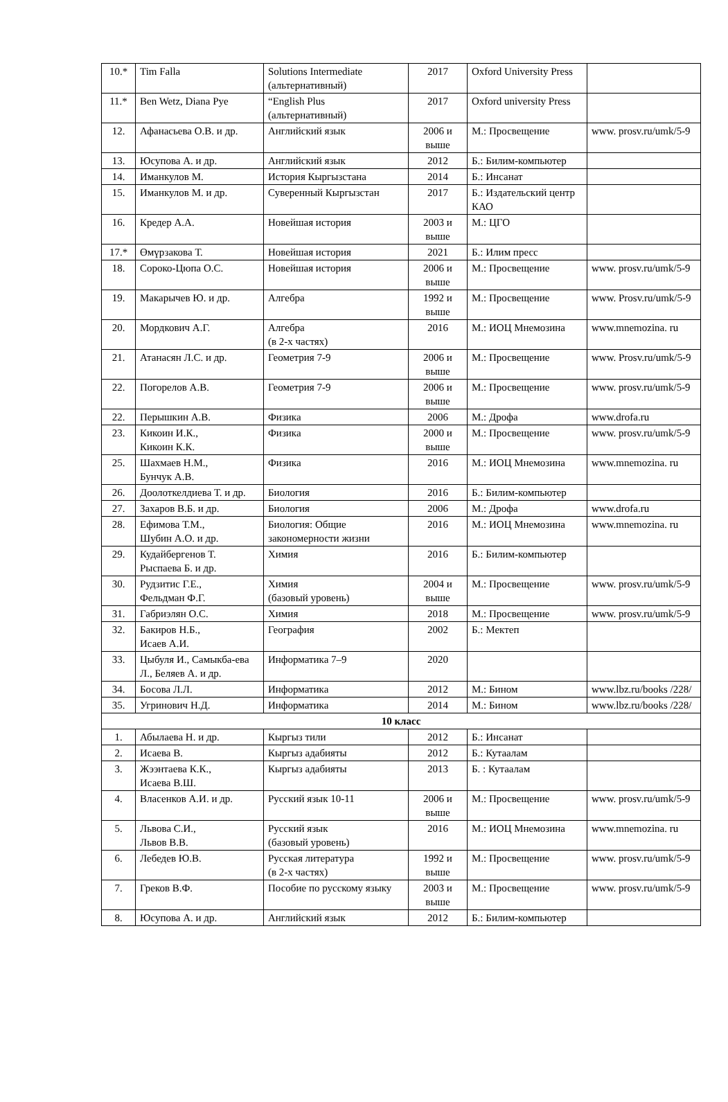| 10.* | Tim Falla | Solutions Intermediate (альтернативный) | 2017 | Oxford University Press | |
| 11.* | Ben Wetz, Diana Pye | “English Plus (альтернативный) | 2017 | Oxford university Press | |
| 12. | Афанасьева О.В. и др. | Английский язык | 2006 и выше | М.: Просвещение | www. prosv.ru/umk/5-9 |
| 13. | Юсупова А. и др. | Английский язык | 2012 | Б.: Билим-компьютер | |
| 14. | Иманкулов М. | История Кыргызстана | 2014 | Б.: Инсанат | |
| 15. | Иманкулов М. и др. | Суверенный Кыргызстан | 2017 | Б.: Издательский центр КАО | |
| 16. | Кредер А.А. | Новейшая история | 2003 и выше | М.: ЦГО | |
| 17.* | Өмүрзакова Т. | Новейшая история | 2021 | Б.: Илим пресс | |
| 18. | Сороко-Цюпа О.С. | Новейшая история | 2006 и выше | М.: Просвещение | www. prosv.ru/umk/5-9 |
| 19. | Макарычев Ю. и др. | Алгебра | 1992 и выше | М.: Просвещение | www. Prosv.ru/umk/5-9 |
| 20. | Мордкович А.Г. | Алгебра (в 2-х частях) | 2016 | М.: ИОЦ Мнемозина | www.mnemozina. ru |
| 21. | Атанасян Л.С. и др. | Геометрия 7-9 | 2006 и выше | М.: Просвещение | www. Prosv.ru/umk/5-9 |
| 22. | Погорелов А.В. | Геометрия 7-9 | 2006 и выше | М.: Просвещение | www. prosv.ru/umk/5-9 |
| 22. | Перышкин А.В. | Физика | 2006 | М.: Дрофа | www.drofa.ru |
| 23. | Кикоин И.К., Кикоин К.К. | Физика | 2000 и выше | М.: Просвещение | www. prosv.ru/umk/5-9 |
| 25. | Шахмаев Н.М., Бунчук А.В. | Физика | 2016 | М.: ИОЦ Мнемозина | www.mnemozina. ru |
| 26. | Доолоткелдиева Т. и др. | Биология | 2016 | Б.: Билим-компьютер | |
| 27. | Захаров В.Б. и др. | Биология | 2006 | М.: Дрофа | www.drofa.ru |
| 28. | Ефимова Т.М., Шубин А.О. и др. | Биология: Общие закономерности жизни | 2016 | М.: ИОЦ Мнемозина | www.mnemozina. ru |
| 29. | Кудайбергенов Т. Рыспаева Б. и др. | Химия | 2016 | Б.: Билим-компьютер | |
| 30. | Рудзитис Г.Е., Фельдман Ф.Г. | Химия (базовый уровень) | 2004 и выше | М.: Просвещение | www. prosv.ru/umk/5-9 |
| 31. | Габриэлян О.С. | Химия | 2018 | М.: Просвещение | www. prosv.ru/umk/5-9 |
| 32. | Бакиров Н.Б., Исаев А.И. | География | 2002 | Б.: Мектеп | |
| 33. | Цыбуля И., Самыкба-ева Л., Беляев А. и др. | Информатика 7–9 | 2020 | | |
| 34. | Босова Л.Л. | Информатика | 2012 | М.: Бином | www.lbz.ru/books /228/ |
| 35. | Угринович Н.Д. | Информатика | 2014 | М.: Бином | www.lbz.ru/books /228/ |
| 10 класс | | | | | |
| 1. | Абылаева Н. и др. | Кыргыз тили | 2012 | Б.: Инсанат | |
| 2. | Исаева В. | Кыргыз адабияты | 2012 | Б.: Кутаалам | |
| 3. | Жээнтаева К.К., Исаева В.Ш. | Кыргыз адабияты | 2013 | Б. : Кутаалам | |
| 4. | Власенков А.И. и др. | Русский язык 10-11 | 2006 и выше | М.: Просвещение | www. prosv.ru/umk/5-9 |
| 5. | Львова С.И., Львов В.В. | Русский язык (базовый уровень) | 2016 | М.: ИОЦ Мнемозина | www.mnemozina. ru |
| 6. | Лебедев Ю.В. | Русская литература (в 2-х частях) | 1992 и выше | М.: Просвещение | www. prosv.ru/umk/5-9 |
| 7. | Греков В.Ф. | Пособие по русскому языку | 2003 и выше | М.: Просвещение | www. prosv.ru/umk/5-9 |
| 8. | Юсупова А. и др. | Английский язык | 2012 | Б.: Билим-компьютер | |